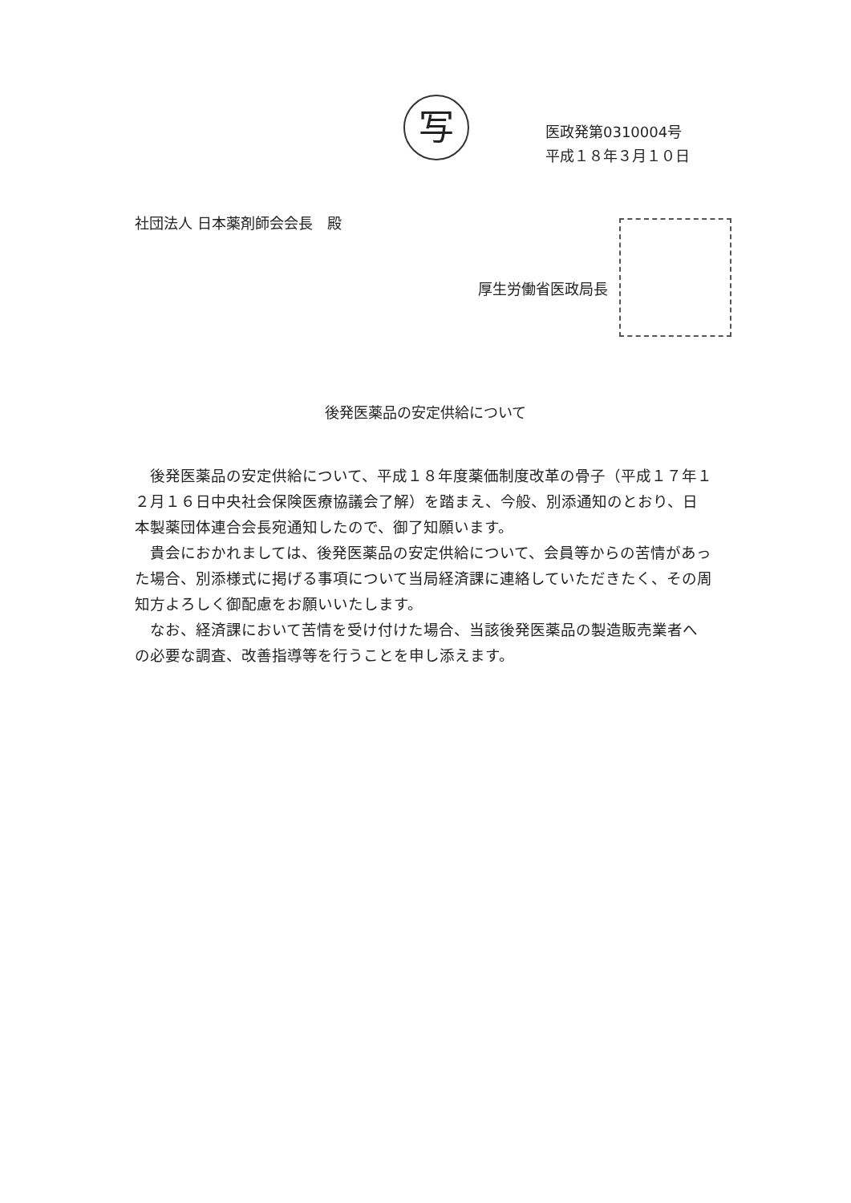写
医政発第0310004号
平成１８年３月１０日
社団法人 日本薬剤師会会長　殿
厚生労働省医政局長
後発医薬品の安定供給について
後発医薬品の安定供給について、平成１８年度薬価制度改革の骨子（平成１７年１２月１６日中央社会保険医療協議会了解）を踏まえ、今般、別添通知のとおり、日本製薬団体連合会長宛通知したので、御了知願います。
貴会におかれましては、後発医薬品の安定供給について、会員等からの苦情があった場合、別添様式に掲げる事項について当局経済課に連絡していただきたく、その周知方よろしく御配慮をお願いいたします。
なお、経済課において苦情を受け付けた場合、当該後発医薬品の製造販売業者への必要な調査、改善指導等を行うことを申し添えます。